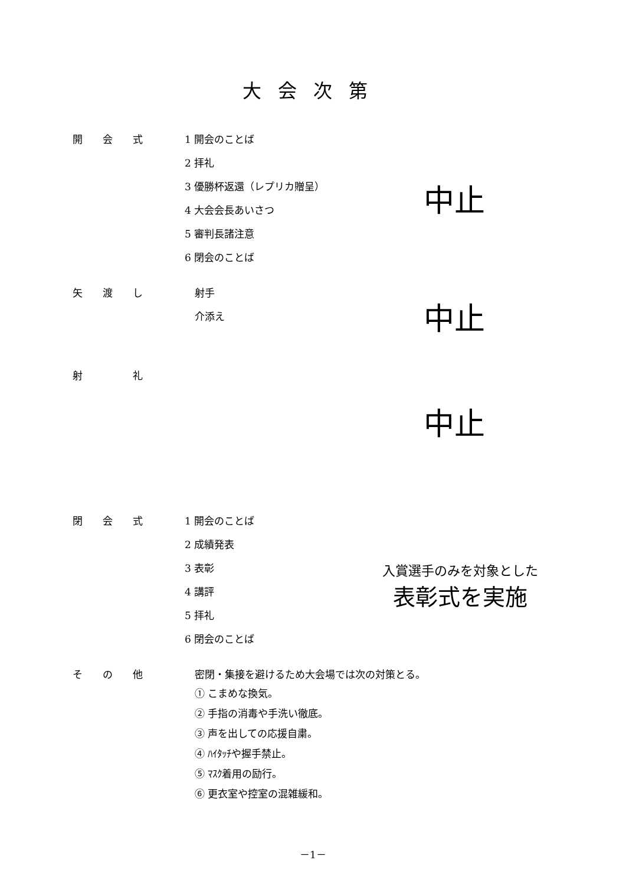大会次第
開　　会　　式
1 開会のことば
2 拝礼
3 優勝杯返還（レプリカ贈呈）
4 大会会長あいさつ
5 審判長諸注意
6 閉会のことば
中止
矢　　渡　　し
射手
介添え
中止
射　　　　　礼
中止
閉　　会　　式
1 開会のことば
2 成績発表
3 表彰
4 講評
5 拝礼
6 閉会のことば
入賞選手のみを対象とした
表彰式を実施
そ　　の　　他
密閉・集接を避けるため大会場では次の対策とる。
① こまめな換気。
② 手指の消毒や手洗い徹底。
③ 声を出しての応援自粛。
④ ﾊｲﾀｯﾁや握手禁止。
⑤ ﾏｽｸ着用の励行。
⑥ 更衣室や控室の混雑緩和。
－1－